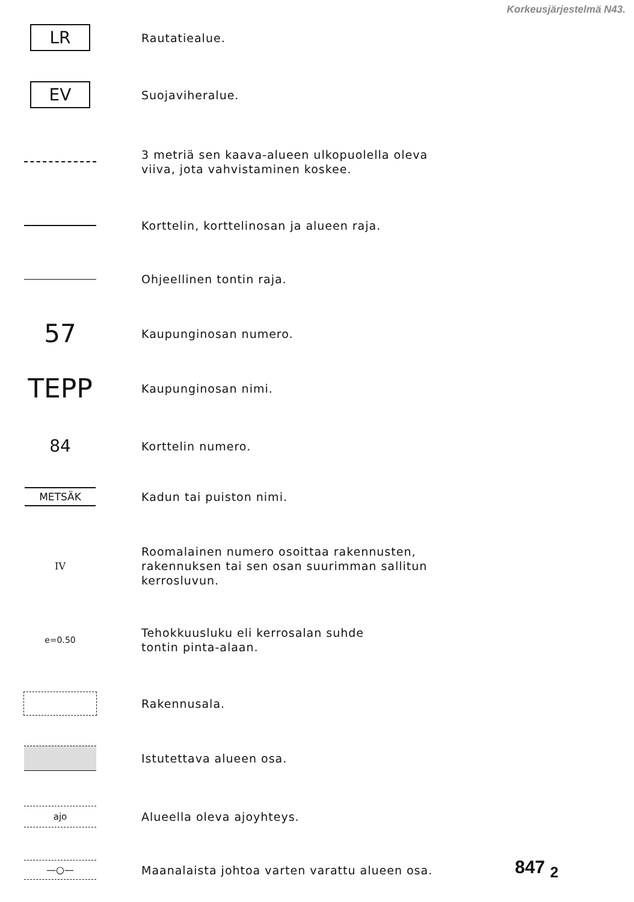Korkeusjärjestelmä N43.
LR
Rautatiealue.
EV
Suojaviheralue.
3 metriä sen kaava-alueen ulkopuolella oleva
viiva, jota vahvistaminen koskee.
Korttelin, korttelinosan ja alueen raja.
Ohjeellinen tontin raja.
57
Kaupunginosan numero.
TEPP
Kaupunginosan nimi.
84
Korttelin numero.
METSÄK
Kadun tai puiston nimi.
IV
Roomalainen numero osoittaa rakennusten,
rakennuksen tai sen osan suurimman sallitun
kerrosluvun.
e=0.50
Tehokkuusluku eli kerrosalan suhde
tontin pinta-alaan.
Rakennusala.
Istutettava alueen osa.
ajo
Alueella oleva ajoyhteys.
—○—
Maanalaista johtoa varten varattu alueen osa.
847 <sub>2</sub>